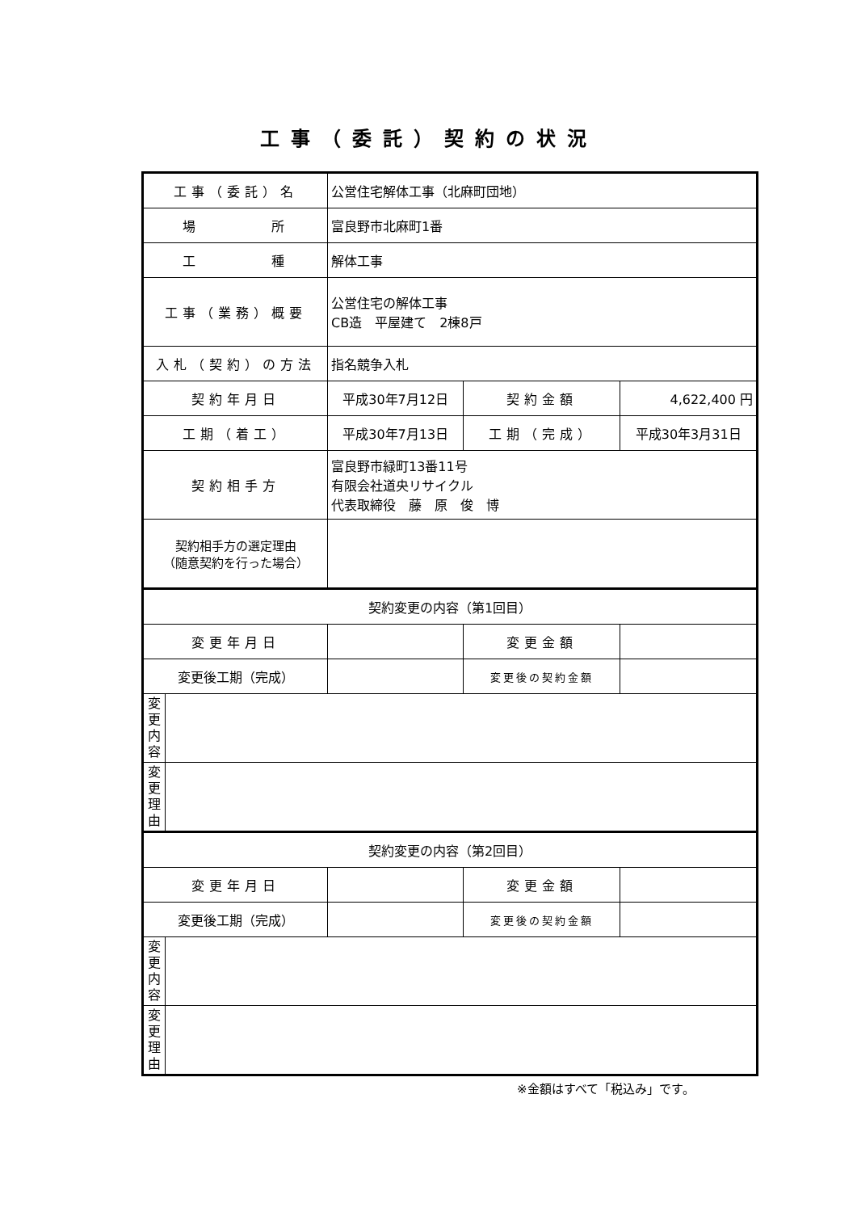工事（委託）契約の状況
| 工事（委託）名 | | 公営住宅解体工事（北麻町団地） | | |
| 場 所 | | 富良野市北麻町1番 | | |
| 工 種 | | 解体工事 | | |
| 工事（業務）概要 | | 公営住宅の解体工事 CB造 平屋建て 2棟8戸 | | |
| 入札（契約）の方法 | | 指名競争入札 | | |
| 契約年月日 | | 平成30年7月12日 | 契約金額 | 4,622,400 円 |
| 工期（着工） | | 平成30年7月13日 | 工期（完成） | 平成30年3月31日 |
| 契約相手方 | | 富良野市緑町13番11号 有限会社道央リサイクル 代表取締役 藤 原 俊 博 | | |
| 契約相手方の選定理由 （随意契約を行った場合） | | | | |
| 契約変更の内容（第1回目） | | | | |
| 変更年月日 | | | 変更金額 | |
| 変更後工期（完成） | | | 変更後の契約金額 | |
| 変 更 内 容 | | | | |
| 変 更 理 由 | | | | |
| 契約変更の内容（第2回目） | | | | |
| 変更年月日 | | | 変更金額 | |
| 変更後工期（完成） | | | 変更後の契約金額 | |
| 変 更 内 容 | | | | |
| 変 更 理 由 | | | | |
※金額はすべて「税込み」です。